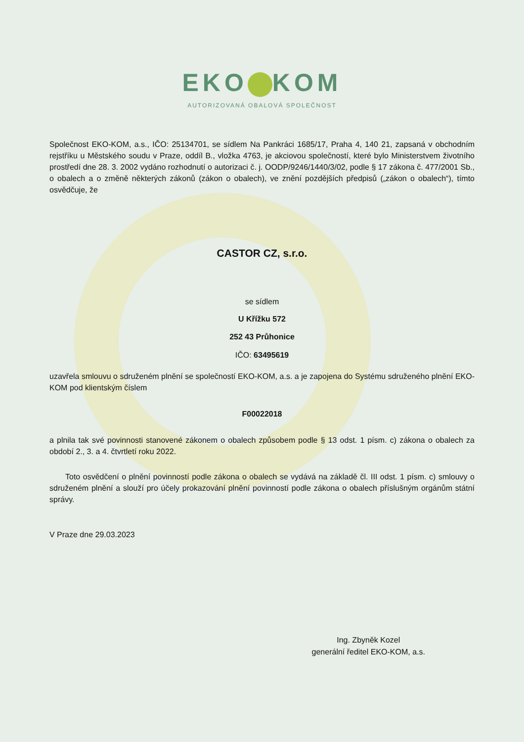EKO KOM
AUTORIZOVANÁ OBALOVÁ SPOLEČNOST
Společnost EKO-KOM, a.s., IČO: 25134701, se sídlem Na Pankráci 1685/17, Praha 4, 140 21, zapsaná v obchodním rejstříku u Městského soudu v Praze, oddíl B., vložka 4763, je akciovou společností, které bylo Ministerstvem životního prostředí dne 28. 3. 2002 vydáno rozhodnutí o autorizaci č. j. OODP/9246/1440/3/02, podle § 17 zákona č. 477/2001 Sb., o obalech a o změně některých zákonů (zákon o obalech), ve znění pozdějších předpisů („zákon o obalech“), tímto osvědčuje, že
CASTOR CZ, s.r.o.
se sídlem
U Křížku 572
252 43 Průhonice
IČO: 63495619
uzavřela smlouvu o sdruženém plnění se společností EKO-KOM, a.s. a je zapojena do Systému sdruženého plnění EKO-KOM pod klientským číslem
F00022018
a plnila tak své povinnosti stanovené zákonem o obalech způsobem podle § 13 odst. 1 písm. c) zákona o obalech za období 2., 3. a 4. čtvrtletí roku 2022.
Toto osvědčení o plnění povinností podle zákona o obalech se vydává na základě čl. III odst. 1 písm. c) smlouvy o sdruženém plnění a slouží pro účely prokazování plnění povinností podle zákona o obalech příslušným orgánům státní správy.
V Praze dne 29.03.2023
Ing. Zbyněk Kozel
generální ředitel EKO-KOM, a.s.